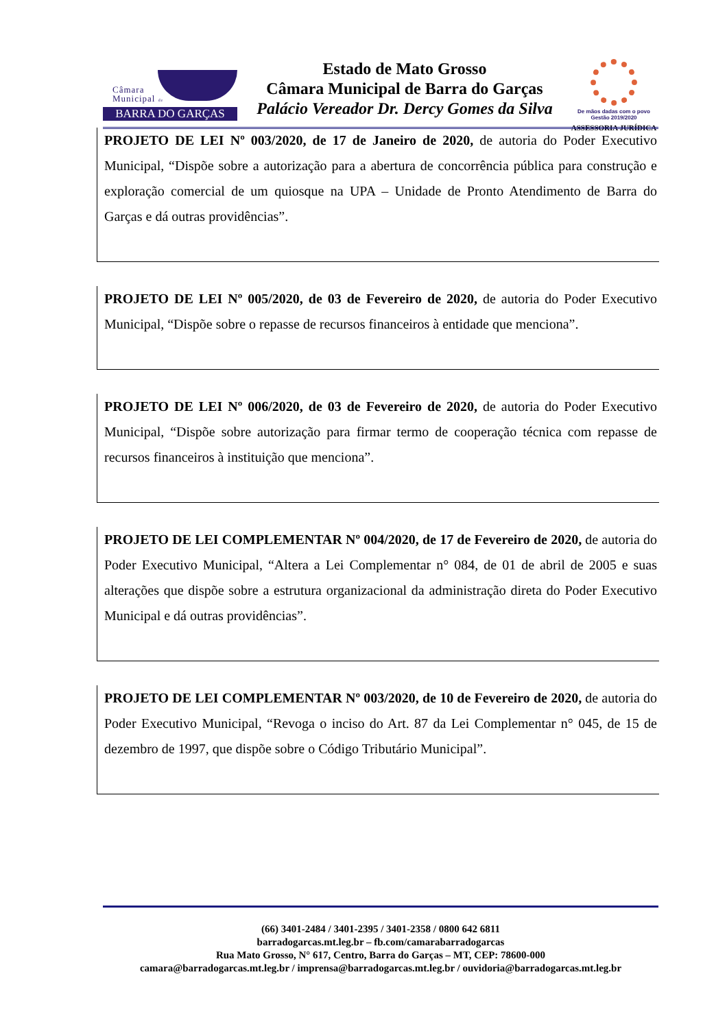Câmara
Municipal de
BARRA DO GARÇAS
Estado de Mato Grosso
Câmara Municipal de Barra do Garças
Palácio Vereador Dr. Dercy Gomes da Silva
De mãos dadas com o povo
Gestão 2019/2020
ASSESSORIA JURÍDICA
PROJETO DE LEI Nº 003/2020, de 17 de Janeiro de 2020, de autoria do Poder Executivo Municipal, “Dispõe sobre a autorização para a abertura de concorrência pública para construção e exploração comercial de um quiosque na UPA – Unidade de Pronto Atendimento de Barra do Garças e dá outras providências”.
PROJETO DE LEI Nº 005/2020, de 03 de Fevereiro de 2020, de autoria do Poder Executivo Municipal, “Dispõe sobre o repasse de recursos financeiros à entidade que menciona”.
PROJETO DE LEI Nº 006/2020, de 03 de Fevereiro de 2020, de autoria do Poder Executivo Municipal, “Dispõe sobre autorização para firmar termo de cooperação técnica com repasse de recursos financeiros à instituição que menciona”.
PROJETO DE LEI COMPLEMENTAR Nº 004/2020, de 17 de Fevereiro de 2020, de autoria do Poder Executivo Municipal, “Altera a Lei Complementar n° 084, de 01 de abril de 2005 e suas alterações que dispõe sobre a estrutura organizacional da administração direta do Poder Executivo Municipal e dá outras providências”.
PROJETO DE LEI COMPLEMENTAR Nº 003/2020, de 10 de Fevereiro de 2020, de autoria do Poder Executivo Municipal, “Revoga o inciso do Art. 87 da Lei Complementar n° 045, de 15 de dezembro de 1997, que dispõe sobre o Código Tributário Municipal”.
(66) 3401-2484 / 3401-2395 / 3401-2358 / 0800 642 6811
barradogarcas.mt.leg.br – fb.com/camarabarradogarcas
Rua Mato Grosso, N° 617, Centro, Barra do Garças – MT, CEP: 78600-000
camara@barradogarcas.mt.leg.br / imprensa@barradogarcas.mt.leg.br / ouvidoria@barradogarcas.mt.leg.br